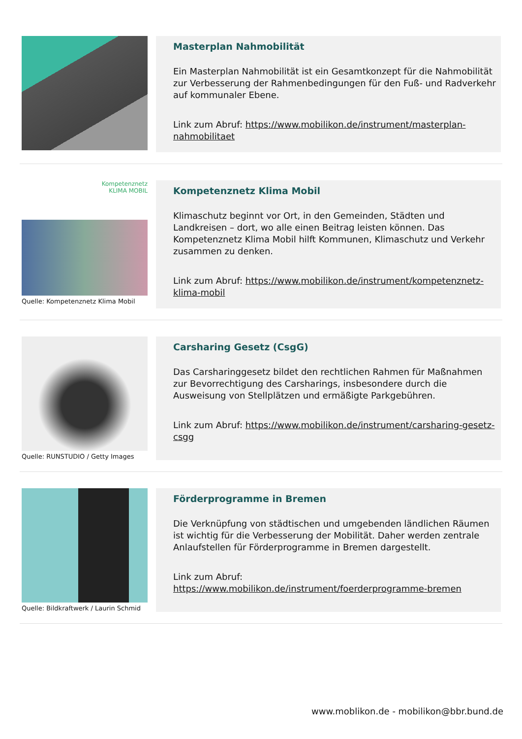Masterplan Nahmobilität
Ein Masterplan Nahmobilität ist ein Gesamtkonzept für die Nahmobilität zur Verbesserung der Rahmenbedingungen für den Fuß- und Radverkehr auf kommunaler Ebene.
Link zum Abruf: https://www.mobilikon.de/instrument/masterplan-nahmobilitaet
Kompetenznetz
KLIMA MOBIL
Quelle: Kompetenznetz Klima Mobil
Kompetenznetz Klima Mobil
Klimaschutz beginnt vor Ort, in den Gemeinden, Städten und Landkreisen – dort, wo alle einen Beitrag leisten können. Das Kompetenznetz Klima Mobil hilft Kommunen, Klimaschutz und Verkehr zusammen zu denken.
Link zum Abruf: https://www.mobilikon.de/instrument/kompetenznetz-klima-mobil
Quelle: RUNSTUDIO / Getty Images
Carsharing Gesetz (CsgG)
Das Carsharinggesetz bildet den rechtlichen Rahmen für Maßnahmen zur Bevorrechtigung des Carsharings, insbesondere durch die Ausweisung von Stellplätzen und ermäßigte Parkgebühren.
Link zum Abruf: https://www.mobilikon.de/instrument/carsharing-gesetz-csgg
Quelle: Bildkraftwerk / Laurin Schmid
Förderprogramme in Bremen
Die Verknüpfung von städtischen und umgebenden ländlichen Räumen ist wichtig für die Verbesserung der Mobilität. Daher werden zentrale Anlaufstellen für Förderprogramme in Bremen dargestellt.
Link zum Abruf: https://www.mobilikon.de/instrument/foerderprogramme-bremen
www.moblikon.de - mobilikon@bbr.bund.de